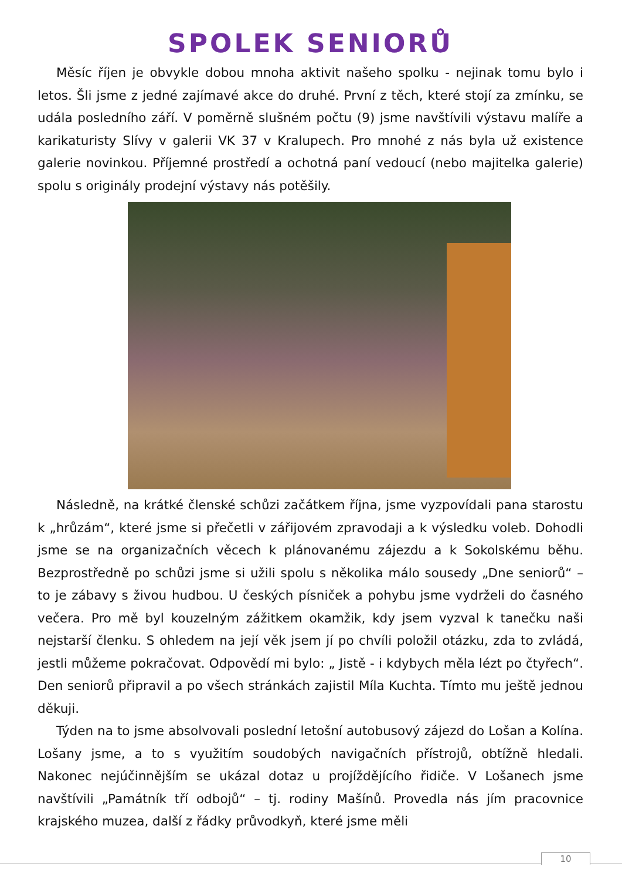SPOLEK SENIORŮ
Měsíc říjen je obvykle dobou mnoha aktivit našeho spolku - nejinak tomu bylo i letos. Šli jsme z jedné zajímavé akce do druhé. První z těch, které stojí za zmínku, se udála posledního září. V poměrně slušném počtu (9) jsme navštívili výstavu malíře a karikaturisty Slívy v galerii VK 37 v Kralupech. Pro mnohé z nás byla už existence galerie novinkou. Příjemné prostředí a ochotná paní vedoucí (nebo majitelka galerie) spolu s originály prodejní výstavy nás potěšily.
Následně, na krátké členské schůzi začátkem října, jsme vyzpovídali pana starostu k „hrůzám“, které jsme si přečetli v zářijovém zpravodaji a k výsledku voleb. Dohodli jsme se na organizačních věcech k plánovanému zájezdu a k Sokolskému běhu. Bezprostředně po schůzi jsme si užili spolu s několika málo sousedy „Dne seniorů“ – to je zábavy s živou hudbou. U českých písniček a pohybu jsme vydrželi do časného večera. Pro mě byl kouzelným zážitkem okamžik, kdy jsem vyzval k tanečku naši nejstarší členku. S ohledem na její věk jsem jí po chvíli položil otázku, zda to zvládá, jestli můžeme pokračovat. Odpovědí mi bylo: „ Jistě - i kdybych měla lézt po čtyřech“. Den seniorů připravil a po všech stránkách zajistil Míla Kuchta. Tímto mu ještě jednou děkuji.
Týden na to jsme absolvovali poslední letošní autobusový zájezd do Lošan a Kolína. Lošany jsme, a to s využitím soudobých navigačních přístrojů, obtížně hledali. Nakonec nejúčinnějším se ukázal dotaz u projíždějícího řidiče. V Lošanech jsme navštívili „Památník tří odbojů“ – tj. rodiny Mašínů. Provedla nás jím pracovnice krajského muzea, další z řádky průvodkyň, které jsme měli
10